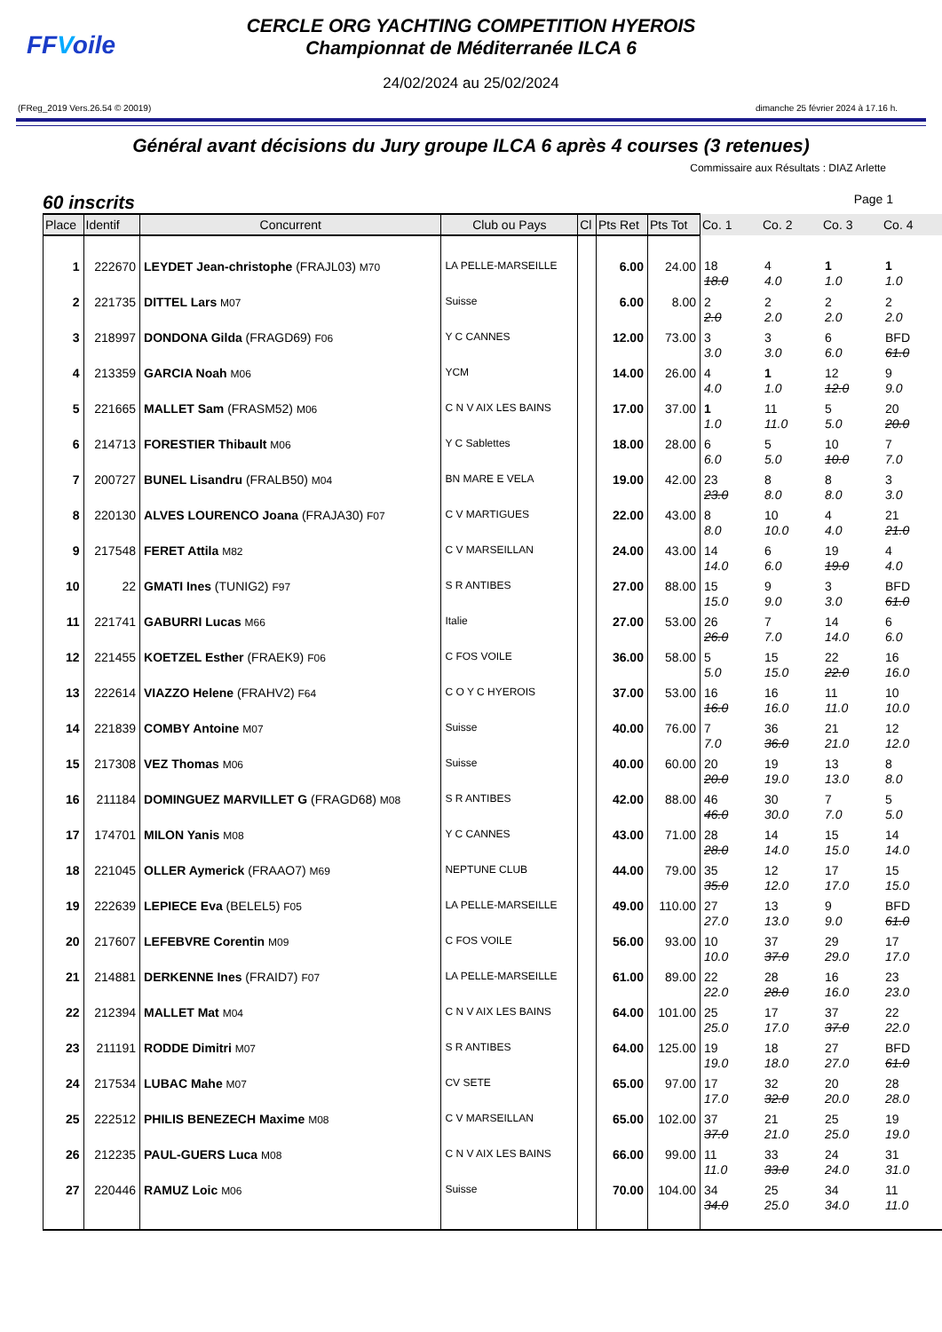FFVoile
CERCLE ORG YACHTING COMPETITION HYEROIS
Championnat de Méditerranée ILCA 6
24/02/2024 au 25/02/2024
(FReg_2019 Vers.26.54 © 20019) dimanche 25 février 2024 à 17.16 h.
Général avant décisions du Jury groupe ILCA 6 après 4 courses (3 retenues)
Commissaire aux Résultats : DIAZ Arlette
60 inscrits Page 1
| Place | Identif | Concurrent | Club ou Pays | Cl | Pts Ret | Pts Tot | Co. 1 | Co. 2 | Co. 3 | Co. 4 |
| --- | --- | --- | --- | --- | --- | --- | --- | --- | --- | --- |
| 1 | 222670 | LEYDET Jean-christophe (FRAJL03) M70 | LA PELLE-MARSEILLE | | 6.00 | 24.00 | 18 18.0 | 4 4.0 | 1 1.0 | 1 1.0 |
| 2 | 221735 | DITTEL Lars M07 | Suisse | | 6.00 | 8.00 | 2 2.0 | 2 2.0 | 2 2.0 | 2 2.0 |
| 3 | 218997 | DONDONA Gilda (FRAGD69) F06 | Y C CANNES | | 12.00 | 73.00 | 3 3.0 | 3 3.0 | 6 6.0 | BFD 61.0 |
| 4 | 213359 | GARCIA Noah M06 | YCM | | 14.00 | 26.00 | 4 4.0 | 1 1.0 | 12 12.0 | 9 9.0 |
| 5 | 221665 | MALLET Sam (FRASM52) M06 | C N V AIX LES BAINS | | 17.00 | 37.00 | 1 1.0 | 11 11.0 | 5 5.0 | 20 20.0 |
| 6 | 214713 | FORESTIER Thibault M06 | Y C Sablettes | | 18.00 | 28.00 | 6 6.0 | 5 5.0 | 10 10.0 | 7 7.0 |
| 7 | 200727 | BUNEL Lisandru (FRALB50) M04 | BN MARE E VELA | | 19.00 | 42.00 | 23 23.0 | 8 8.0 | 8 8.0 | 3 3.0 |
| 8 | 220130 | ALVES LOURENCO Joana (FRAJA30) F07 | C V MARTIGUES | | 22.00 | 43.00 | 8 8.0 | 10 10.0 | 4 4.0 | 21 21.0 |
| 9 | 217548 | FERET Attila M82 | C V MARSEILLAN | | 24.00 | 43.00 | 14 14.0 | 6 6.0 | 19 19.0 | 4 4.0 |
| 10 | 22 | GMATI Ines (TUNIG2) F97 | S R ANTIBES | | 27.00 | 88.00 | 15 15.0 | 9 9.0 | 3 3.0 | BFD 61.0 |
| 11 | 221741 | GABURRI Lucas M66 | Italie | | 27.00 | 53.00 | 26 26.0 | 7 7.0 | 14 14.0 | 6 6.0 |
| 12 | 221455 | KOETZEL Esther (FRAEK9) F06 | C FOS VOILE | | 36.00 | 58.00 | 5 5.0 | 15 15.0 | 22 22.0 | 16 16.0 |
| 13 | 222614 | VIAZZO Helene (FRAHV2) F64 | C O Y C HYEROIS | | 37.00 | 53.00 | 16 16.0 | 16 16.0 | 11 11.0 | 10 10.0 |
| 14 | 221839 | COMBY Antoine M07 | Suisse | | 40.00 | 76.00 | 7 7.0 | 36 36.0 | 21 21.0 | 12 12.0 |
| 15 | 217308 | VEZ Thomas M06 | Suisse | | 40.00 | 60.00 | 20 20.0 | 19 19.0 | 13 13.0 | 8 8.0 |
| 16 | 211184 | DOMINGUEZ MARVILLET G (FRAGD68) M08 | S R ANTIBES | | 42.00 | 88.00 | 46 46.0 | 30 30.0 | 7 7.0 | 5 5.0 |
| 17 | 174701 | MILON Yanis M08 | Y C CANNES | | 43.00 | 71.00 | 28 28.0 | 14 14.0 | 15 15.0 | 14 14.0 |
| 18 | 221045 | OLLER Aymerick (FRAAO7) M69 | NEPTUNE CLUB | | 44.00 | 79.00 | 35 35.0 | 12 12.0 | 17 17.0 | 15 15.0 |
| 19 | 222639 | LEPIECE Eva (BELEL5) F05 | LA PELLE-MARSEILLE | | 49.00 | 110.00 | 27 27.0 | 13 13.0 | 9 9.0 | BFD 61.0 |
| 20 | 217607 | LEFEBVRE Corentin M09 | C FOS VOILE | | 56.00 | 93.00 | 10 10.0 | 37 37.0 | 29 29.0 | 17 17.0 |
| 21 | 214881 | DERKENNE Ines (FRAID7) F07 | LA PELLE-MARSEILLE | | 61.00 | 89.00 | 22 22.0 | 28 28.0 | 16 16.0 | 23 23.0 |
| 22 | 212394 | MALLET Mat M04 | C N V AIX LES BAINS | | 64.00 | 101.00 | 25 25.0 | 17 17.0 | 37 37.0 | 22 22.0 |
| 23 | 211191 | RODDE Dimitri M07 | S R ANTIBES | | 64.00 | 125.00 | 19 19.0 | 18 18.0 | 27 27.0 | BFD 61.0 |
| 24 | 217534 | LUBAC Mahe M07 | CV SETE | | 65.00 | 97.00 | 17 17.0 | 32 32.0 | 20 20.0 | 28 28.0 |
| 25 | 222512 | PHILIS BENEZECH Maxime M08 | C V MARSEILLAN | | 65.00 | 102.00 | 37 37.0 | 21 21.0 | 25 25.0 | 19 19.0 |
| 26 | 212235 | PAUL-GUERS Luca M08 | C N V AIX LES BAINS | | 66.00 | 99.00 | 11 11.0 | 33 33.0 | 24 24.0 | 31 31.0 |
| 27 | 220446 | RAMUZ Loic M06 | Suisse | | 70.00 | 104.00 | 34 34.0 | 25 25.0 | 34 34.0 | 11 11.0 |